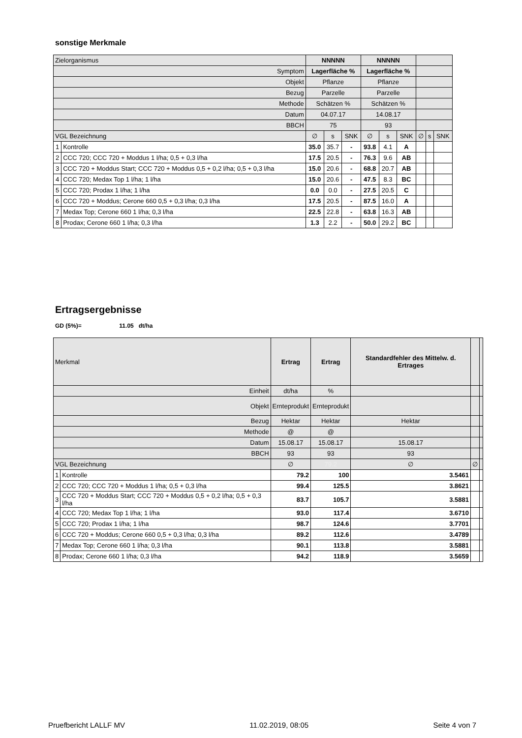sonstige Merkmale
| Zielorganismus | | NNNNN | | | NNNNN | | | | | |
| Symptom | | Lagerfläche % | | | Lagerfläche % | | | | | |
| Objekt | | Pflanze | | | Pflanze | | | | | |
| Bezug | | Parzelle | | | Parzelle | | | | | |
| Methode | | Schätzen % | | | Schätzen % | | | | | |
| Datum | | 04.07.17 | | | 14.08.17 | | | | | |
| BBCH | | 75 | | | 93 | | | | | |
| VGL Bezeichnung | | ∅ | s | SNK | ∅ | s | SNK | ∅ | s | SNK |
| 1 | Kontrolle | 35.0 | 35.7 | - | 93.8 | 4.1 | A | | | |
| 2 | CCC 720; CCC 720 + Moddus 1 l/ha; 0,5 + 0,3 l/ha | 17.5 | 20.5 | - | 76.3 | 9.6 | AB | | | |
| 3 | CCC 720 + Moddus Start; CCC 720 + Moddus 0,5 + 0,2 l/ha; 0,5 + 0,3 l/ha | 15.0 | 20.6 | - | 68.8 | 20.7 | AB | | | |
| 4 | CCC 720; Medax Top 1 l/ha; 1 l/ha | 15.0 | 20.6 | - | 47.5 | 8.3 | BC | | | |
| 5 | CCC 720; Prodax 1 l/ha; 1 l/ha | 0.0 | 0.0 | - | 27.5 | 20.5 | C | | | |
| 6 | CCC 720 + Moddus; Cerone 660 0,5 + 0,3 l/ha; 0,3 l/ha | 17.5 | 20.5 | - | 87.5 | 16.0 | A | | | |
| 7 | Medax Top; Cerone 660 1 l/ha; 0,3 l/ha | 22.5 | 22.8 | - | 63.8 | 16.3 | AB | | | |
| 8 | Prodax; Cerone 660 1 l/ha; 0,3 l/ha | 1.3 | 2.2 | - | 50.0 | 29.2 | BC | | | |
Ertragsergebnisse
GD (5%)= 11.05 dt/ha
| Merkmal | | Ertrag | Ertrag | Standardfehler des Mittelw. d. Ertrages | | |
| Einheit | | dt/ha | % | | | |
| Objekt | | Ernteprodukt | Ernteprodukt | | | |
| Bezug | | Hektar | Hektar | Hektar | | |
| Methode | | @ | @ | | | |
| Datum | | 15.08.17 | 15.08.17 | 15.08.17 | | |
| BBCH | | 93 | 93 | 93 | | |
| VGL Bezeichnung | | ∅ | 79.2 | ∅ | ∅ | |
| 1 | Kontrolle | 79.2 | 100 | 3.5461 | | |
| 2 | CCC 720; CCC 720 + Moddus 1 l/ha; 0,5 + 0,3 l/ha | 99.4 | 125.5 | 3.8621 | | |
| 3 | CCC 720 + Moddus Start; CCC 720 + Moddus 0,5 + 0,2 l/ha; 0,5 + 0,3 l/ha | 83.7 | 105.7 | 3.5881 | | |
| 4 | CCC 720; Medax Top 1 l/ha; 1 l/ha | 93.0 | 117.4 | 3.6710 | | |
| 5 | CCC 720; Prodax 1 l/ha; 1 l/ha | 98.7 | 124.6 | 3.7701 | | |
| 6 | CCC 720 + Moddus; Cerone 660 0,5 + 0,3 l/ha; 0,3 l/ha | 89.2 | 112.6 | 3.4789 | | |
| 7 | Medax Top; Cerone 660 1 l/ha; 0,3 l/ha | 90.1 | 113.8 | 3.5881 | | |
| 8 | Prodax; Cerone 660 1 l/ha; 0,3 l/ha | 94.2 | 118.9 | 3.5659 | | |
Pruefbericht LALLF MV 11.02.2019, 08:05 Seite 4 von 7